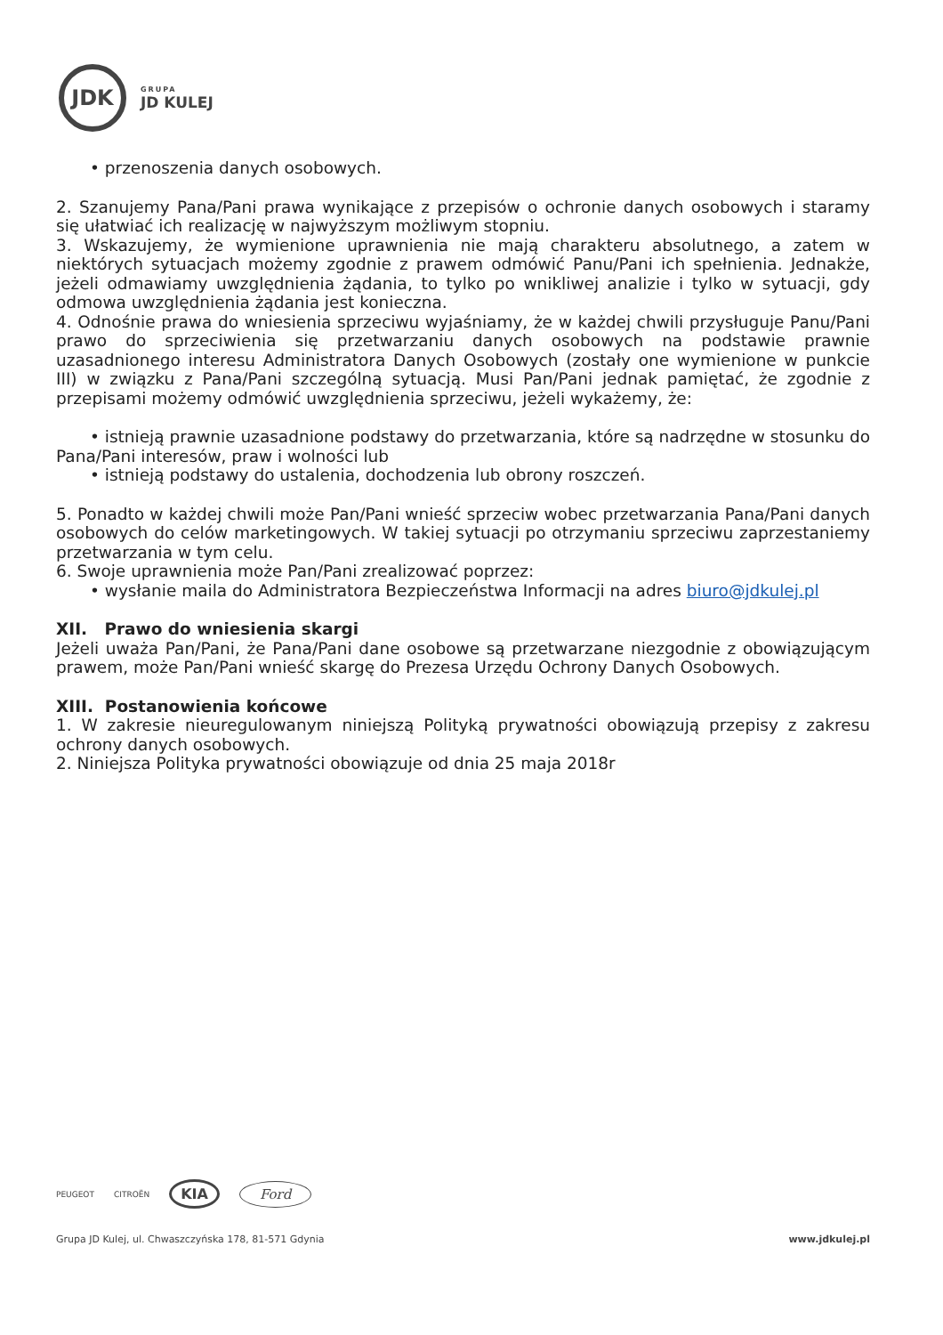JDK
GRUPA
JD KULEJ
• przenoszenia danych osobowych.
2. Szanujemy Pana/Pani prawa wynikające z przepisów o ochronie danych osobowych i staramy się ułatwiać ich realizację w najwyższym możliwym stopniu.
3. Wskazujemy, że wymienione uprawnienia nie mają charakteru absolutnego, a zatem w niektórych sytuacjach możemy zgodnie z prawem odmówić Panu/Pani ich spełnienia. Jednakże, jeżeli odmawiamy uwzględnienia żądania, to tylko po wnikliwej analizie i tylko w sytuacji, gdy odmowa uwzględnienia żądania jest konieczna.
4. Odnośnie prawa do wniesienia sprzeciwu wyjaśniamy, że w każdej chwili przysługuje Panu/Pani prawo do sprzeciwienia się przetwarzaniu danych osobowych na podstawie prawnie uzasadnionego interesu Administratora Danych Osobowych (zostały one wymienione w punkcie III) w związku z Pana/Pani szczególną sytuacją. Musi Pan/Pani jednak pamiętać, że zgodnie z przepisami możemy odmówić uwzględnienia sprzeciwu, jeżeli wykażemy, że:
• istnieją prawnie uzasadnione podstawy do przetwarzania, które są nadrzędne w stosunku do Pana/Pani interesów, praw i wolności lub
• istnieją podstawy do ustalenia, dochodzenia lub obrony roszczeń.
5. Ponadto w każdej chwili może Pan/Pani wnieść sprzeciw wobec przetwarzania Pana/Pani danych osobowych do celów marketingowych. W takiej sytuacji po otrzymaniu sprzeciwu zaprzestaniemy przetwarzania w tym celu.
6. Swoje uprawnienia może Pan/Pani zrealizować poprzez:
• wysłanie maila do Administratora Bezpieczeństwa Informacji na adres biuro@jdkulej.pl
XII. Prawo do wniesienia skargi
Jeżeli uważa Pan/Pani, że Pana/Pani dane osobowe są przetwarzane niezgodnie z obowiązującym prawem, może Pan/Pani wnieść skargę do Prezesa Urzędu Ochrony Danych Osobowych.
XIII. Postanowienia końcowe
1. W zakresie nieuregulowanym niniejszą Polityką prywatności obowiązują przepisy z zakresu ochrony danych osobowych.
2. Niniejsza Polityka prywatności obowiązuje od dnia 25 maja 2018r
PEUGEOT CITROËN KIA Ford
Grupa JD Kulej, ul. Chwaszczyńska 178, 81-571 Gdynia www.jdkulej.pl